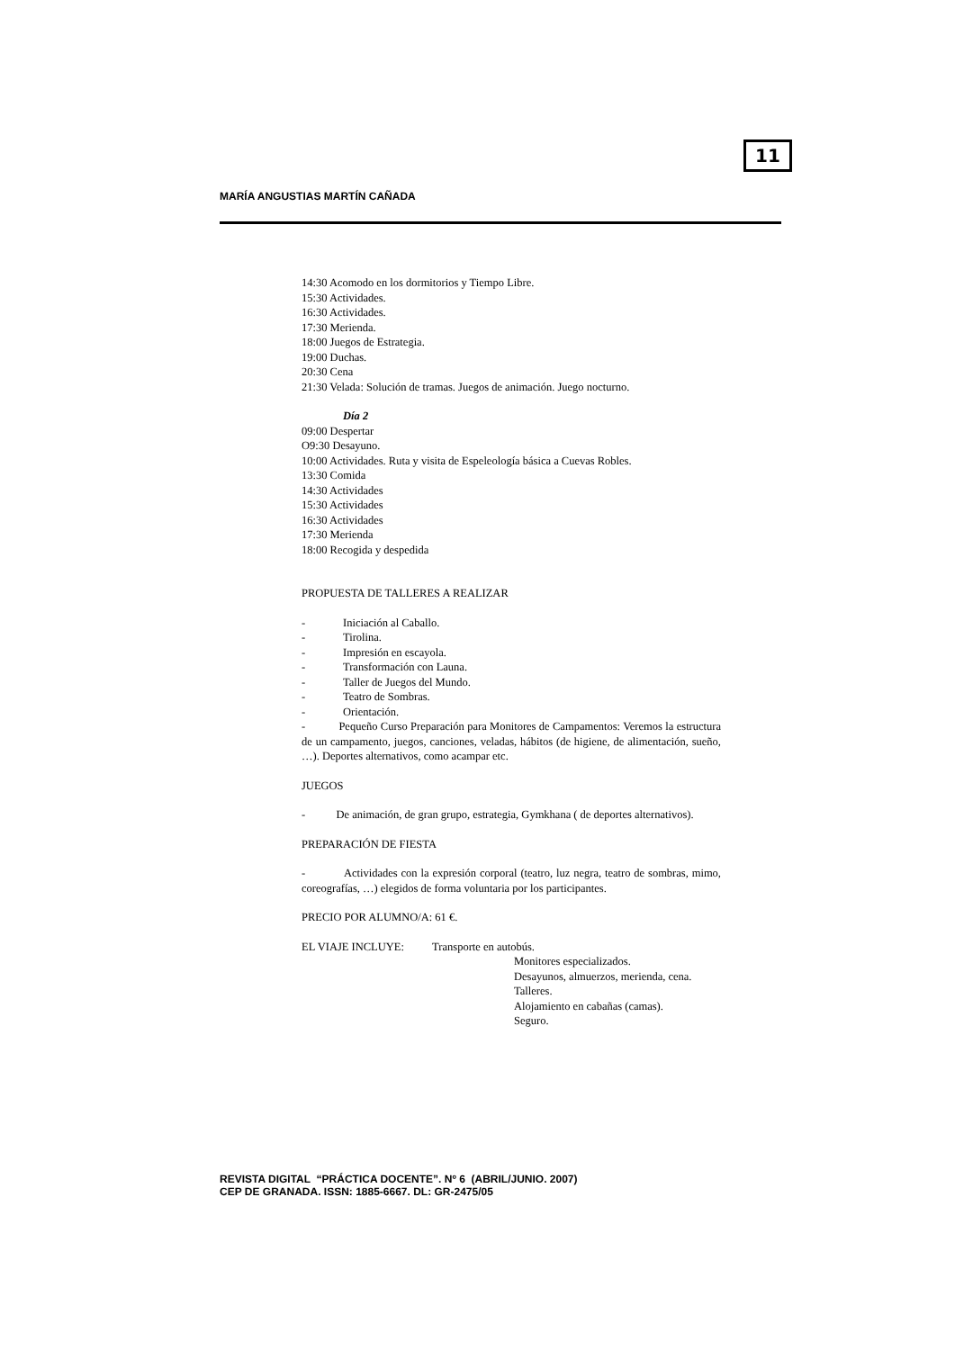11
MARÍA ANGUSTIAS MARTÍN CAÑADA
14:30 Acomodo en los dormitorios y Tiempo Libre.
15:30 Actividades.
16:30 Actividades.
17:30 Merienda.
18:00 Juegos de Estrategia.
19:00 Duchas.
20:30 Cena
21:30 Velada: Solución de tramas. Juegos de animación. Juego nocturno.
Día 2
09:00 Despertar
O9:30 Desayuno.
10:00 Actividades. Ruta y visita de Espeleología básica a Cuevas Robles.
13:30 Comida
14:30 Actividades
15:30 Actividades
16:30 Actividades
17:30 Merienda
18:00 Recogida y despedida
PROPUESTA DE TALLERES A REALIZAR
- Iniciación al Caballo.
- Tirolina.
- Impresión en escayola.
- Transformación con Launa.
- Taller de Juegos del Mundo.
- Teatro de Sombras.
- Orientación.
- Pequeño Curso Preparación para Monitores de Campamentos: Veremos la estructura de un campamento, juegos, canciones, veladas, hábitos (de higiene, de alimentación, sueño, …). Deportes alternativos, como acampar etc.
JUEGOS
- De animación, de gran grupo, estrategia, Gymkhana ( de deportes alternativos).
PREPARACIÓN DE FIESTA
- Actividades con la expresión corporal (teatro, luz negra, teatro de sombras, mimo, coreografías, …) elegidos de forma voluntaria por los participantes.
PRECIO POR ALUMNO/A: 61 €.
EL VIAJE INCLUYE: Transporte en autobús.
Monitores especializados.
Desayunos, almuerzos, merienda, cena.
Talleres.
Alojamiento en cabañas (camas).
Seguro.
REVISTA DIGITAL “PRÁCTICA DOCENTE”. Nº 6 (ABRIL/JUNIO. 2007)
CEP DE GRANADA. ISSN: 1885-6667. DL: GR-2475/05